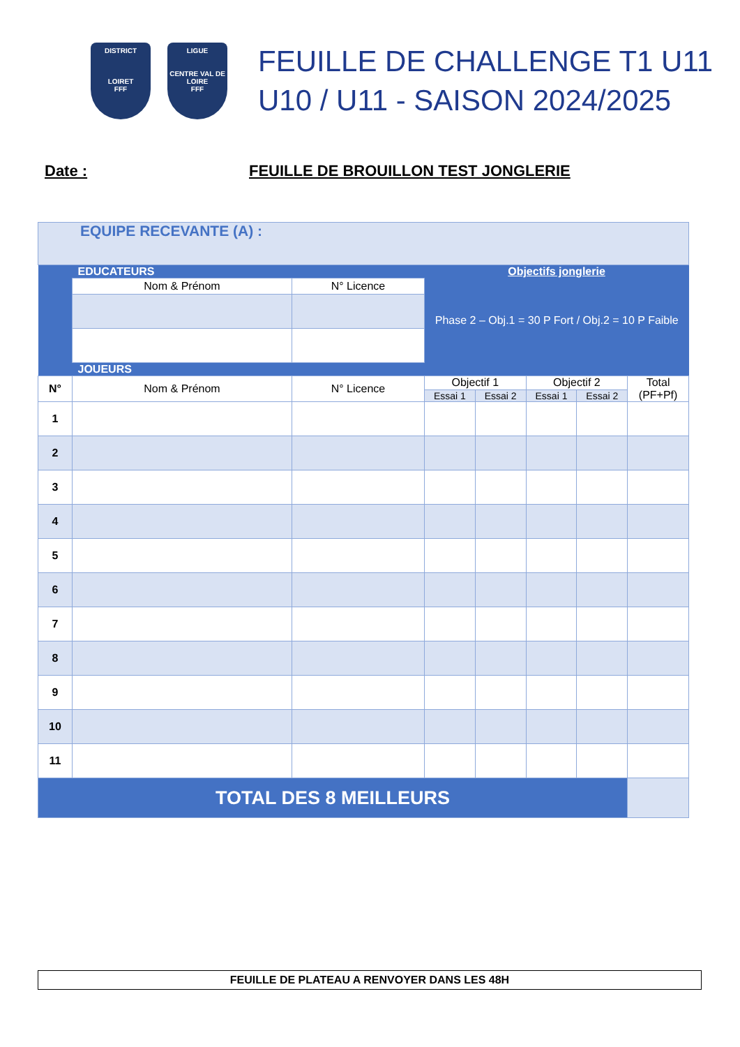DISTRICT
LOIRET
FFF
LIGUE
CENTRE VAL DE LOIRE
FFF
FEUILLE DE CHALLENGE T1 U11
U10 / U11 - SAISON 2024/2025
Date : FEUILLE DE BROUILLON TEST JONGLERIE
| EQUIPE RECEVANTE (A) : | | | | | | | |
| | EDUCATEURS | | Objectifs jonglerie | | | | |
| | Nom & Prénom | N° Licence | Phase 2 – Obj.1 = 30 P Fort / Obj.2 = 10 P Faible | | | | |
| | JOUEURS | | | | | | |
| N° | Nom & Prénom | N° Licence | Objectif 1 | | Objectif 2 | | Total (PF+Pf) |
| | | | Essai 1 | Essai 2 | Essai 1 | Essai 2 | |
| 1 | | | | | | | |
| 2 | | | | | | | |
| 3 | | | | | | | |
| 4 | | | | | | | |
| 5 | | | | | | | |
| 6 | | | | | | | |
| 7 | | | | | | | |
| 8 | | | | | | | |
| 9 | | | | | | | |
| 10 | | | | | | | |
| 11 | | | | | | | |
| TOTAL DES 8 MEILLEURS | | | | | | | |
FEUILLE DE PLATEAU A RENVOYER DANS LES 48H